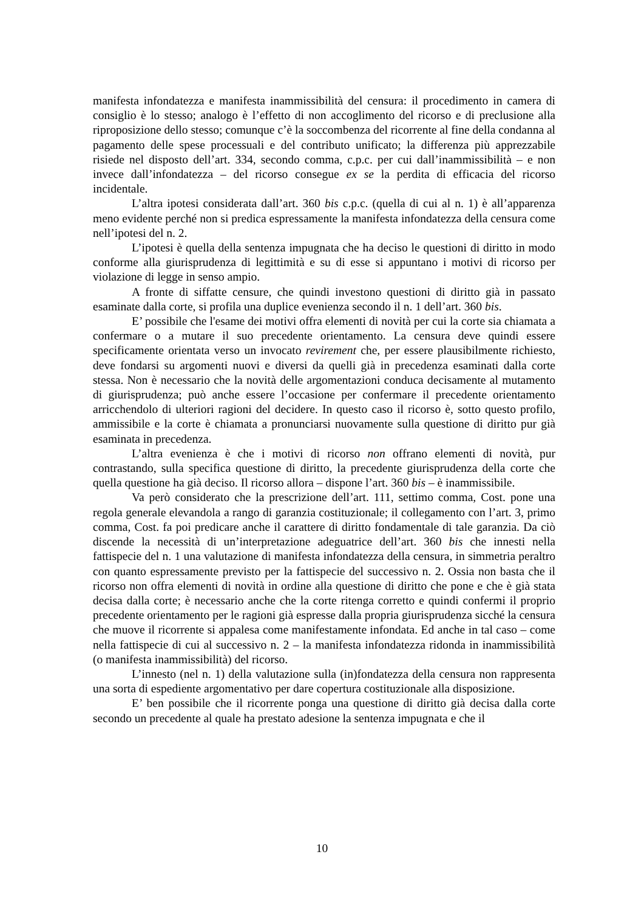manifesta infondatezza e manifesta inammissibilità del censura: il procedimento in camera di consiglio è lo stesso; analogo è l’effetto di non accoglimento del ricorso e di preclusione alla riproposizione dello stesso; comunque c’è la soccombenza del ricorrente al fine della condanna al pagamento delle spese processuali e del contributo unificato; la differenza più apprezzabile risiede nel disposto dell’art. 334, secondo comma, c.p.c. per cui dall’inammissibilità – e non invece dall’infondatezza – del ricorso consegue ex se la perdita di efficacia del ricorso incidentale.
L’altra ipotesi considerata dall’art. 360 bis c.p.c. (quella di cui al n. 1) è all’apparenza meno evidente perché non si predica espressamente la manifesta infondatezza della censura come nell’ipotesi del n. 2.
L’ipotesi è quella della sentenza impugnata che ha deciso le questioni di diritto in modo conforme alla giurisprudenza di legittimità e su di esse si appuntano i motivi di ricorso per violazione di legge in senso ampio.
A fronte di siffatte censure, che quindi investono questioni di diritto già in passato esaminate dalla corte, si profila una duplice evenienza secondo il n. 1 dell’art. 360 bis.
E’ possibile che l'esame dei motivi offra elementi di novità per cui la corte sia chiamata a confermare o a mutare il suo precedente orientamento. La censura deve quindi essere specificamente orientata verso un invocato revirement che, per essere plausibilmente richiesto, deve fondarsi su argomenti nuovi e diversi da quelli già in precedenza esaminati dalla corte stessa. Non è necessario che la novità delle argomentazioni conduca decisamente al mutamento di giurisprudenza; può anche essere l’occasione per confermare il precedente orientamento arricchendolo di ulteriori ragioni del decidere. In questo caso il ricorso è, sotto questo profilo, ammissibile e la corte è chiamata a pronunciarsi nuovamente sulla questione di diritto pur già esaminata in precedenza.
L’altra evenienza è che i motivi di ricorso non offrano elementi di novità, pur contrastando, sulla specifica questione di diritto, la precedente giurisprudenza della corte che quella questione ha già deciso. Il ricorso allora – dispone l’art. 360 bis – è inammissibile.
Va però considerato che la prescrizione dell’art. 111, settimo comma, Cost. pone una regola generale elevandola a rango di garanzia costituzionale; il collegamento con l’art. 3, primo comma, Cost. fa poi predicare anche il carattere di diritto fondamentale di tale garanzia. Da ciò discende la necessità di un’interpretazione adeguatrice dell’art. 360 bis che innesti nella fattispecie del n. 1 una valutazione di manifesta infondatezza della censura, in simmetria peraltro con quanto espressamente previsto per la fattispecie del successivo n. 2. Ossia non basta che il ricorso non offra elementi di novità in ordine alla questione di diritto che pone e che è già stata decisa dalla corte; è necessario anche che la corte ritenga corretto e quindi confermi il proprio precedente orientamento per le ragioni già espresse dalla propria giurisprudenza sicché la censura che muove il ricorrente si appalesa come manifestamente infondata. Ed anche in tal caso – come nella fattispecie di cui al successivo n. 2 – la manifesta infondatezza ridonda in inammissibilità (o manifesta inammissibilità) del ricorso.
L’innesto (nel n. 1) della valutazione sulla (in)fondatezza della censura non rappresenta una sorta di espediente argomentativo per dare copertura costituzionale alla disposizione.
E’ ben possibile che il ricorrente ponga una questione di diritto già decisa dalla corte secondo un precedente al quale ha prestato adesione la sentenza impugnata e che il
10